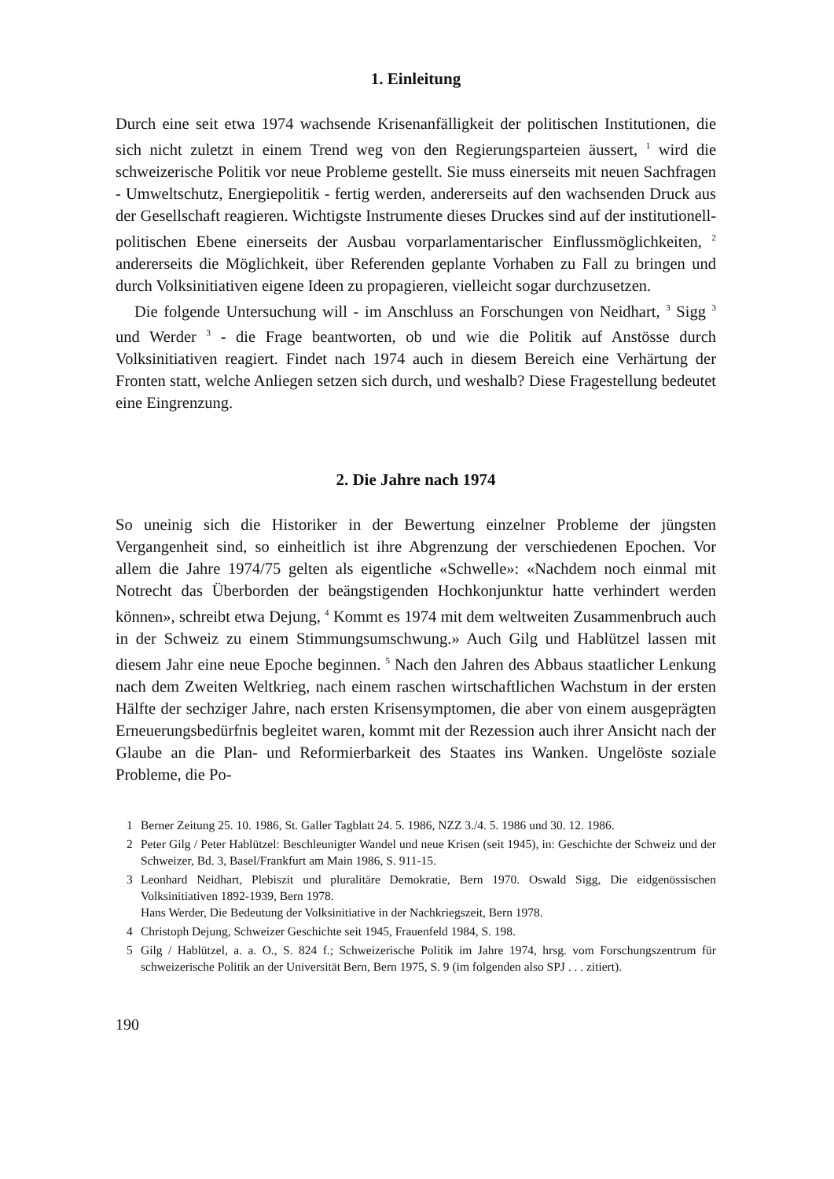1. Einleitung
Durch eine seit etwa 1974 wachsende Krisenanfälligkeit der politischen Institutionen, die sich nicht zuletzt in einem Trend weg von den Regierungsparteien äussert, <sup>1</sup> wird die schweizerische Politik vor neue Probleme gestellt. Sie muss einerseits mit neuen Sachfragen - Umweltschutz, Energiepolitik - fertig werden, andererseits auf den wachsenden Druck aus der Gesellschaft reagieren. Wichtigste Instrumente dieses Druckes sind auf der institutionell-politischen Ebene einerseits der Ausbau vorparlamentarischer Einflussmöglichkeiten, <sup>2</sup> andererseits die Möglichkeit, über Referenden geplante Vorhaben zu Fall zu bringen und durch Volksinitiativen eigene Ideen zu propagieren, vielleicht sogar durchzusetzen.
Die folgende Untersuchung will - im Anschluss an Forschungen von Neidhart, <sup>3</sup> Sigg <sup>3</sup> und Werder <sup>3</sup> - die Frage beantworten, ob und wie die Politik auf Anstösse durch Volksinitiativen reagiert. Findet nach 1974 auch in diesem Bereich eine Verhärtung der Fronten statt, welche Anliegen setzen sich durch, und weshalb? Diese Fragestellung bedeutet eine Eingrenzung.
2. Die Jahre nach 1974
So uneinig sich die Historiker in der Bewertung einzelner Probleme der jüngsten Vergangenheit sind, so einheitlich ist ihre Abgrenzung der verschiedenen Epochen. Vor allem die Jahre 1974/75 gelten als eigentliche «Schwelle»: «Nachdem noch einmal mit Notrecht das Überborden der beängstigenden Hochkonjunktur hatte verhindert werden können», schreibt etwa Dejung, <sup>4</sup> Kommt es 1974 mit dem weltweiten Zusammenbruch auch in der Schweiz zu einem Stimmungsumschwung.» Auch Gilg und Hablützel lassen mit diesem Jahr eine neue Epoche beginnen. <sup>5</sup> Nach den Jahren des Abbaus staatlicher Lenkung nach dem Zweiten Weltkrieg, nach einem raschen wirtschaftlichen Wachstum in der ersten Hälfte der sechziger Jahre, nach ersten Krisensymptomen, die aber von einem ausgeprägten Erneuerungsbedürfnis begleitet waren, kommt mit der Rezession auch ihrer Ansicht nach der Glaube an die Plan- und Reformierbarkeit des Staates ins Wanken. Ungelöste soziale Probleme, die Po-
1 Berner Zeitung 25. 10. 1986, St. Galler Tagblatt 24. 5. 1986, NZZ 3./4. 5. 1986 und 30. 12. 1986.
2 Peter Gilg / Peter Hablützel: Beschleunigter Wandel und neue Krisen (seit 1945), in: Geschichte der Schweiz und der Schweizer, Bd. 3, Basel/Frankfurt am Main 1986, S. 911-15.
3 Leonhard Neidhart, Plebiszit und pluralitäre Demokratie, Bern 1970. Oswald Sigg, Die eidgenössischen Volksinitiativen 1892-1939, Bern 1978.
Hans Werder, Die Bedeutung der Volksinitiative in der Nachkriegszeit, Bern 1978.
4 Christoph Dejung, Schweizer Geschichte seit 1945, Frauenfeld 1984, S. 198.
5 Gilg / Hablützel, a. a. O., S. 824 f.; Schweizerische Politik im Jahre 1974, hrsg. vom Forschungszentrum für schweizerische Politik an der Universität Bern, Bern 1975, S. 9 (im folgenden also SPJ . . . zitiert).
190